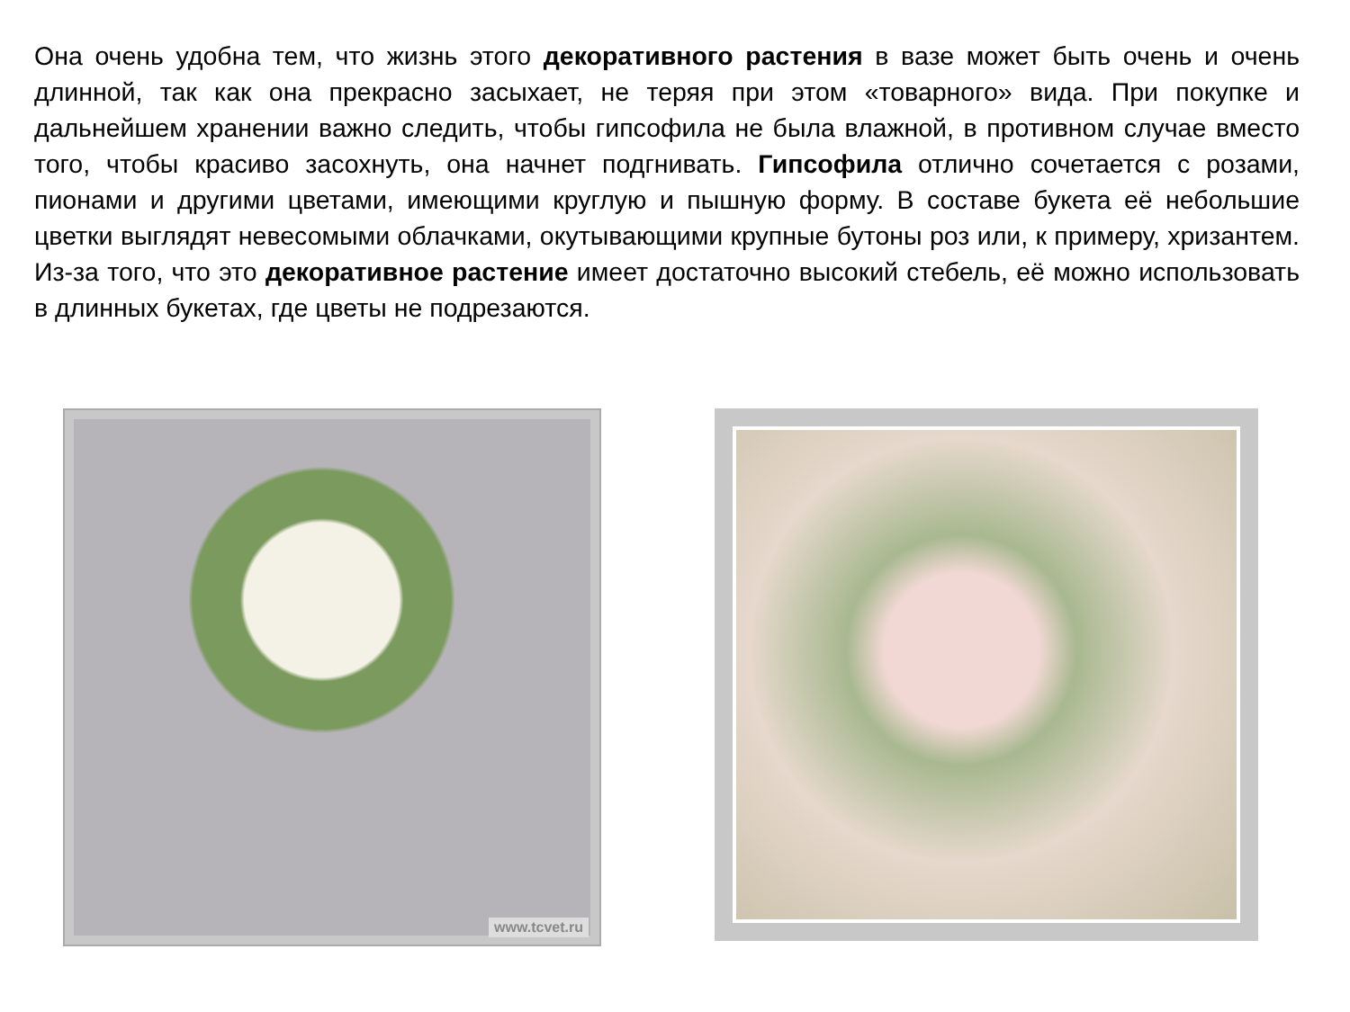Она очень удобна тем, что жизнь этого декоративного растения в вазе может быть очень и очень длинной, так как она прекрасно засыхает, не теряя при этом «товарного» вида. При покупке и дальнейшем хранении важно следить, чтобы гипсофила не была влажной, в противном случае вместо того, чтобы красиво засохнуть, она начнет подгнивать. Гипсофила отлично сочетается с розами, пионами и другими цветами, имеющими круглую и пышную форму. В составе букета её небольшие цветки выглядят невесомыми облачками, окутывающими крупные бутоны роз или, к примеру, хризантем. Из-за того, что это декоративное растение имеет достаточно высокий стебель, её можно использовать в длинных букетах, где цветы не подрезаются.
www.tcvet.ru